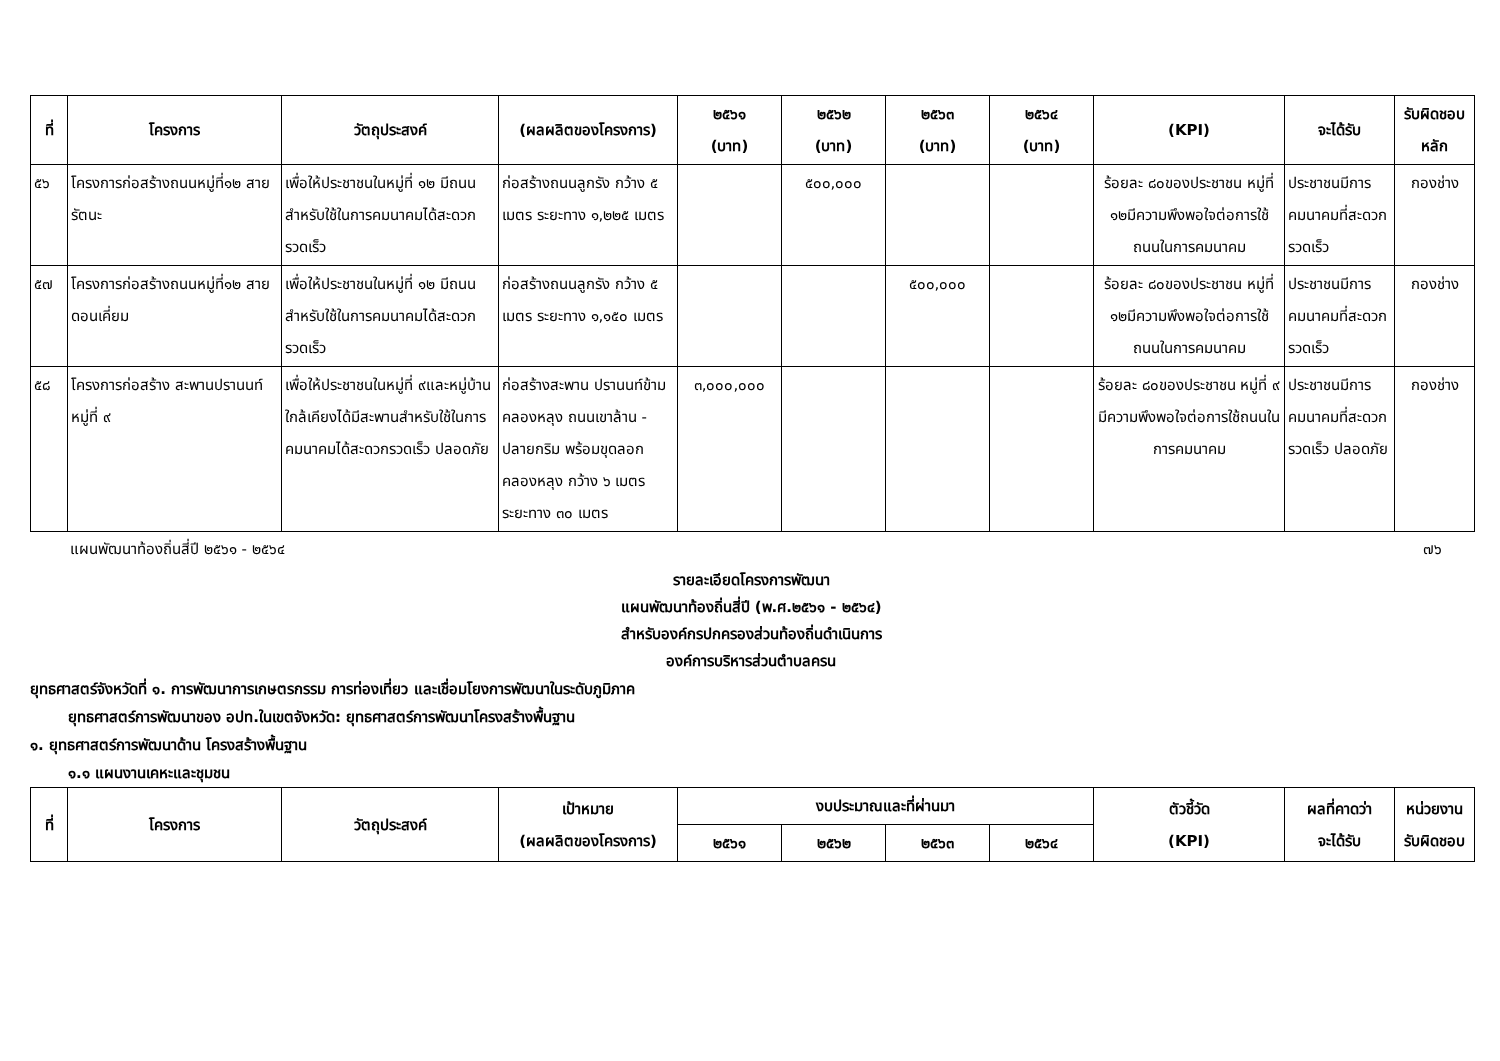| ที่ | โครงการ | วัตถุประสงค์ | (ผลผลิตของโครงการ) | ๒๕๖๑ (บาท) | ๒๕๖๒ (บาท) | ๒๕๖๓ (บาท) | ๒๕๖๔ (บาท) | (KPI) | จะได้รับ | รับผิดชอบ หลัก |
| --- | --- | --- | --- | --- | --- | --- | --- | --- | --- | --- |
| ๕๖ | โครงการก่อสร้างถนนหมู่ที่๑๒ สายรัตนะ | เพื่อให้ประชาชนในหมู่ที่ ๑๒ มีถนนสำหรับใช้ในการคมนาคมได้สะดวกรวดเร็ว | ก่อสร้างถนนลูกรัง กว้าง ๕ เมตร ระยะทาง ๑,๒๒๕ เมตร | | ๕๐๐,๐๐๐ | | | ร้อยละ ๘๐ของประชาชน หมู่ที่ ๑๒มีความพึงพอใจต่อการใช้ถนนในการคมนาคม | ประชาชนมีการคมนาคมที่สะดวกรวดเร็ว | กองช่าง |
| ๕๗ | โครงการก่อสร้างถนนหมู่ที่๑๒ สายดอนเคี่ยม | เพื่อให้ประชาชนในหมู่ที่ ๑๒ มีถนนสำหรับใช้ในการคมนาคมได้สะดวกรวดเร็ว | ก่อสร้างถนนลูกรัง กว้าง ๕ เมตร ระยะทาง ๑,๑๕๐ เมตร | | | ๕๐๐,๐๐๐ | | ร้อยละ ๘๐ของประชาชน หมู่ที่ ๑๒มีความพึงพอใจต่อการใช้ถนนในการคมนาคม | ประชาชนมีการคมนาคมที่สะดวกรวดเร็ว | กองช่าง |
| ๕๘ | โครงการก่อสร้าง สะพานปรานนท์ หมู่ที่ ๙ | เพื่อให้ประชาชนในหมู่ที่ ๙และหมู่บ้านใกล้เคียงได้มีสะพานสำหรับใช้ในการคมนาคมได้สะดวกรวดเร็ว ปลอดภัย | ก่อสร้างสะพาน ปรานนท์ข้ามคลองหลุง ถนนเขาล้าน - ปลายกริม พร้อมขุดลอกคลองหลุง กว้าง ๖ เมตร ระยะทาง ๓๐ เมตร | ๓,๐๐๐,๐๐๐ | | | | ร้อยละ ๘๐ของประชาชน หมู่ที่ ๙ มีความพึงพอใจต่อการใช้ถนนในการคมนาคม | ประชาชนมีการคมนาคมที่สะดวกรวดเร็ว ปลอดภัย | กองช่าง |
แผนพัฒนาท้องถิ่นสี่ปี ๒๕๖๑ - ๒๕๖๔ ๗๖
รายละเอียดโครงการพัฒนา
แผนพัฒนาท้องถิ่นสี่ปี (พ.ศ.๒๕๖๑ - ๒๕๖๔)
สำหรับองค์กรปกครองส่วนท้องถิ่นดำเนินการ
องค์การบริหารส่วนตำบลครน
ยุทธศาสตร์จังหวัดที่ ๑. การพัฒนาการเกษตรกรรม การท่องเที่ยว และเชื่อมโยงการพัฒนาในระดับภูมิภาค
ยุทธศาสตร์การพัฒนาของ อปท.ในเขตจังหวัด: ยุทธศาสตร์การพัฒนาโครงสร้างพื้นฐาน
๑. ยุทธศาสตร์การพัฒนาด้าน โครงสร้างพื้นฐาน
๑.๑ แผนงานเคหะและชุมชน
| ที่ | โครงการ | วัตถุประสงค์ | เป้าหมาย (ผลผลิตของโครงการ) | งบประมาณและที่ผ่านมา | | | | ตัวชี้วัด (KPI) | ผลที่คาดว่า จะได้รับ | หน่วยงาน รับผิดชอบ |
| --- | --- | --- | --- | --- | --- | --- | --- | --- | --- | --- |
| | | | | ๒๕๖๑ | ๒๕๖๒ | ๒๕๖๓ | ๒๕๖๔ | | | |